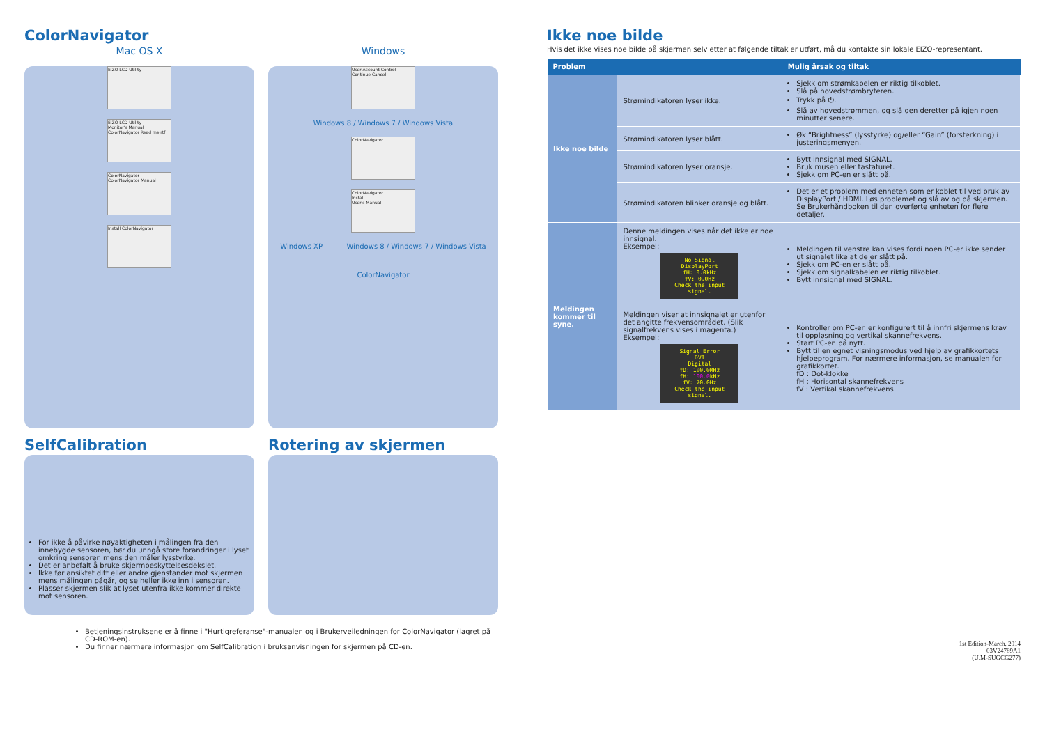ColorNavigator
Mac OS X
EIZO LCD Utility
EIZO LCD Utility
Monitor's Manual ColorNavigator Read me.rtf
ColorNavigator
ColorNavigator Manual
Install ColorNavigator
Windows
User Account Control
Continue Cancel
Windows 8 / Windows 7 / Windows Vista
ColorNavigator
ColorNavigator
Install
User's Manual
Windows XP Windows 8 / Windows 7 / Windows Vista
ColorNavigator
SelfCalibration
For ikke å påvirke nøyaktigheten i målingen fra den innebygde sensoren, bør du unngå store forandringer i lyset omkring sensoren mens den måler lysstyrke.
Det er anbefalt å bruke skjermbeskyttelsesdekslet.
Ikke før ansiktet ditt eller andre gjenstander mot skjermen mens målingen pågår, og se heller ikke inn i sensoren.
Plasser skjermen slik at lyset utenfra ikke kommer direkte mot sensoren.
Rotering av skjermen
Betjeningsinstruksene er å finne i "Hurtigreferanse"-manualen og i Brukerveiledningen for ColorNavigator (lagret på CD-ROM-en).
Du finner nærmere informasjon om SelfCalibration i bruksanvisningen for skjermen på CD-en.
Ikke noe bilde
Hvis det ikke vises noe bilde på skjermen selv etter at følgende tiltak er utført, må du kontakte sin lokale EIZO-representant.
| Problem | | Mulig årsak og tiltak |
| --- | --- | --- |
| Ikke noe bilde | Strømindikatoren lyser ikke. | Sjekk om strømkabelen er riktig tilkoblet. Slå på hovedstrømbryteren. Trykk på ⏻. Slå av hovedstrømmen, og slå den deretter på igjen noen minutter senere. |
| | Strømindikatoren lyser blått. | Øk “Brightness” (lysstyrke) og/eller “Gain” (forsterkning) i justeringsmenyen. |
| | Strømindikatoren lyser oransje. | Bytt innsignal med SIGNAL. Bruk musen eller tastaturet. Sjekk om PC-en er slått på. |
| | Strømindikatoren blinker oransje og blått. | Det er et problem med enheten som er koblet til ved bruk av DisplayPort / HDMI. Løs problemet og slå av og på skjermen. Se Brukerhåndboken til den overførte enheten for flere detaljer. |
| Meldingen kommer til syne. | Denne meldingen vises når det ikke er noe innsignal. Eksempel: No Signal DisplayPort fH: 0.0kHz fV: 0.0Hz Check the input signal. | Meldingen til venstre kan vises fordi noen PC-er ikke sender ut signalet like at de er slått på. Sjekk om PC-en er slått på. Sjekk om signalkabelen er riktig tilkoblet. Bytt innsignal med SIGNAL. |
| | Meldingen viser at innsignalet er utenfor det angitte frekvensområdet. (Slik signalfrekvens vises i magenta.) Eksempel: Signal Error DVI Digital fD: 100.0MHz fH: 100.0 kHz fV: 70.0Hz Check the input signal. | Kontroller om PC-en er konfigurert til å innfri skjermens krav til oppløsning og vertikal skannefrekvens. Start PC-en på nytt. Bytt til en egnet visningsmodus ved hjelp av grafikkortets hjelpeprogram. For nærmere informasjon, se manualen for grafikkortet. fD : Dot-klokke fH : Horisontal skannefrekvens fV : Vertikal skannefrekvens |
1st Edition-March, 2014
03V24789A1
(U.M-SUGCG277)